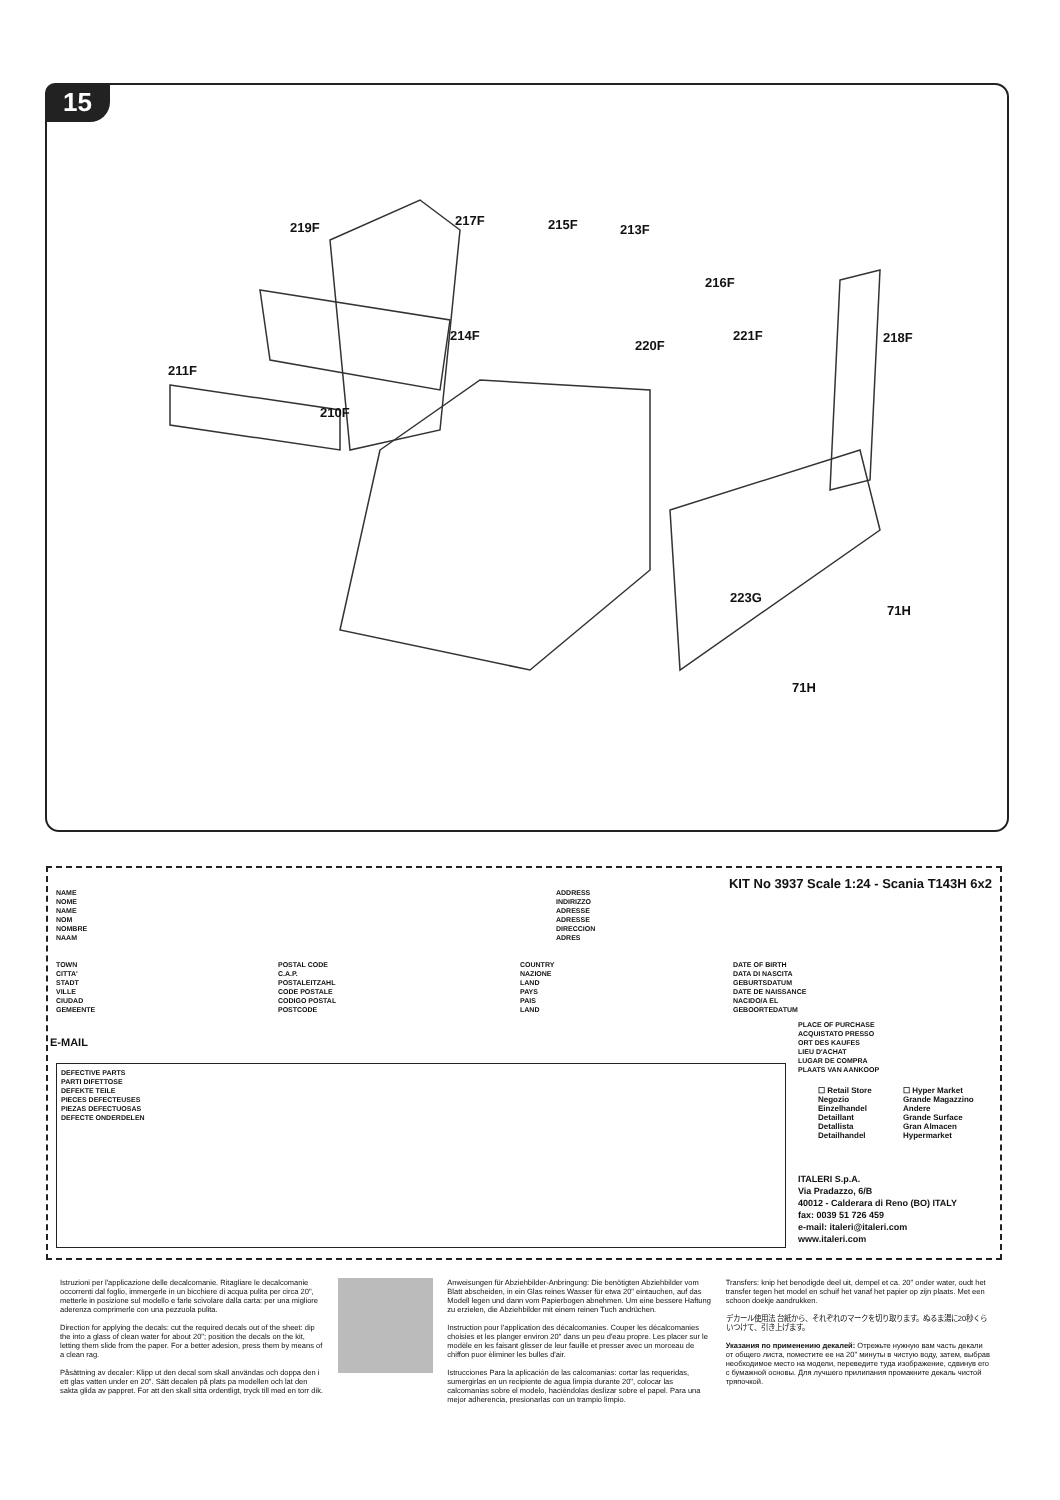15
219F 217F 215F 213F
216F
214F
220F
221F 218F
211F
210F
223G
71H
71H
KIT No 3937 Scale 1:24 - Scania T143H 6x2
NAME
NOME
NAME
NOM
NOMBRE
NAAM
ADDRESS
INDIRIZZO
ADRESSE
ADRESSE
DIRECCION
ADRES
TOWN
CITTA'
STADT
VILLE
CIUDAD
GEMEENTE
POSTAL CODE
C.A.P.
POSTALEITZAHL
CODE POSTALE
CODIGO POSTAL
POSTCODE
COUNTRY
NAZIONE
LAND
PAYS
PAIS
LAND
DATE OF BIRTH
DATA DI NASCITA
GEBURTSDATUM
DATE DE NAISSANCE
NACIDO/A EL
GEBOORTEDATUM
PLACE OF PURCHASE
ACQUISTATO PRESSO
ORT DES KAUFES
LIEU D'ACHAT
LUGAR DE COMPRA
PLAATS VAN AANKOOP
E-MAIL
DEFECTIVE PARTS
PARTI DIFETTOSE
DEFEKTE TEILE
PIECES DEFECTEUSES
PIEZAS DEFECTUOSAS
DEFECTE ONDERDELEN
☐ Retail Store
Negozio
Einzelhandel
Detaillant
Detallista
Detailhandel
☐ Hyper Market
Grande Magazzino
Andere
Grande Surface
Gran Almacen
Hypermarket
ITALERI S.p.A.
Via Pradazzo, 6/B
40012 - Calderara di Reno (BO) ITALY
fax: 0039 51 726 459
e-mail: italeri@italeri.com
www.italeri.com
Istruzioni per l'applicazione delle decalcomanie. Ritagliare le decalcomanie occorrenti dal foglio, immergerle in un bicchiere di acqua pulita per circa 20", metterle in posizione sul modello e farle scivolare dalla carta: per una migliore aderenza comprimerle con una pezzuola pulita.
Direction for applying the decals: cut the required decals out of the sheet: dip the into a glass of clean water for about 20"; position the decals on the kit, letting them slide from the paper. For a better adesion, press them by means of a clean rag.
Påsättning av decaler: Klipp ut den decal som skall användas och doppa den i ett glas vatten under en 20". Sätt decalen på plats pa modellen och lat den sakta glida av pappret. For att den skall sitta ordentligt, tryck till med en torr dik.
Anweisungen für Abziehbilder-Anbringung: Die benötigten Abziehbilder vom Blatt abscheiden, in ein Glas reines Wasser für etwa 20" eintauchen, auf das Modell legen und dann vom Papierbogen abnehmen. Um eine bessere Haftung zu erzielen, die Abziehbilder mit einem reinen Tuch andrüchen.
Instruction pour l'application des décalcomanies. Couper les décalcomanies choisies et les planger environ 20" dans un peu d'eau propre. Les placer sur le modèle en les faisant glisser de leur fauille et presser avec un morceau de chiffon puor èliminer les bulles d'air.
Istrucciones Para la aplicación de las calcomanias: cortar las requeridas, sumergirlas en un recipiente de agua limpia durante 20", colocar las calcomanias sobre el modelo, haciéndolas deslizar sobre el papel. Para una mejor adherencia, presionarlas con un trampio limpio.
Transfers: knip het benodigde deel uit, dempel et ca. 20" onder water, oudt het transfer tegen het model en schuif het vanaf het papier op zijn plaats. Met een schoon doekje aandrukken.
デカール使用法 台紙から、それぞれのマークを切り取ります。ぬるま湯に20秒くらいつけて、引き上げます。
Указания по применению декалей: Отрежьте нужную вам часть декали от общего листа, поместите ее на 20" минуты в чистую воду, затем, выбрав необходимое место на модели, переведите туда изображение, сдвинув его с бумажной основы. Для лучшего прилипания промакните декаль чистой тряпочкой.